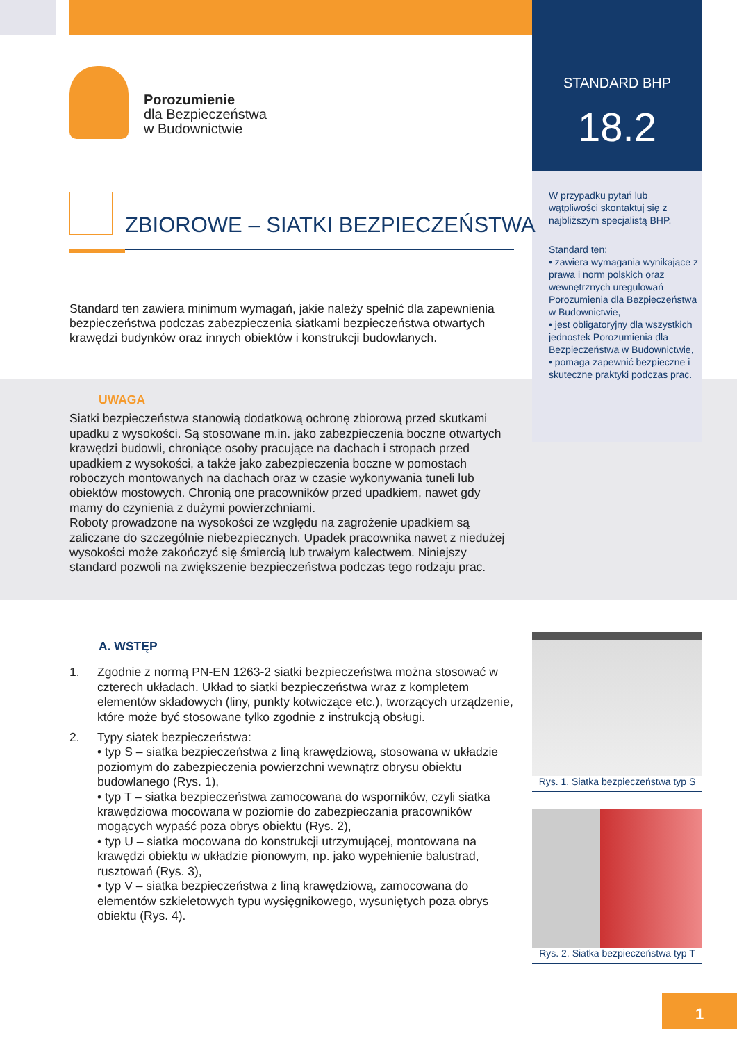STANDARD BHP
18.2
Porozumienie
dla Bezpieczeństwa
w Budownictwie
ZBIOROWE – SIATKI BEZPIECZEŃSTWA
Standard ten zawiera minimum wymagań, jakie należy spełnić dla zapewnienia bezpieczeństwa podczas zabezpieczenia siatkami bezpieczeństwa otwartych krawędzi budynków oraz innych obiektów i konstrukcji budowlanych.
W przypadku pytań lub wątpliwości skontaktuj się z najbliższym specjalistą BHP.
Standard ten:
• zawiera wymagania wynikające z prawa i norm polskich oraz wewnętrznych uregulowań Porozumienia dla Bezpieczeństwa w Budownictwie,
• jest obligatoryjny dla wszystkich jednostek Porozumienia dla Bezpieczeństwa w Budownictwie,
• pomaga zapewnić bezpieczne i skuteczne praktyki podczas prac.
UWAGA
Siatki bezpieczeństwa stanowią dodatkową ochronę zbiorową przed skutkami upadku z wysokości. Są stosowane m.in. jako zabezpieczenia boczne otwartych krawędzi budowli, chroniące osoby pracujące na dachach i stropach przed upadkiem z wysokości, a także jako zabezpieczenia boczne w pomostach roboczych montowanych na dachach oraz w czasie wykonywania tuneli lub obiektów mostowych. Chronią one pracowników przed upadkiem, nawet gdy mamy do czynienia z dużymi powierzchniami.
Roboty prowadzone na wysokości ze względu na zagrożenie upadkiem są zaliczane do szczególnie niebezpiecznych. Upadek pracownika nawet z niedużej wysokości może zakończyć się śmiercią lub trwałym kalectwem. Niniejszy standard pozwoli na zwiększenie bezpieczeństwa podczas tego rodzaju prac.
A. WSTĘP
1. Zgodnie z normą PN-EN 1263-2 siatki bezpieczeństwa można stosować w czterech układach. Układ to siatki bezpieczeństwa wraz z kompletem elementów składowych (liny, punkty kotwiczące etc.), tworzących urządzenie, które może być stosowane tylko zgodnie z instrukcją obsługi.
2. Typy siatek bezpieczeństwa:
• typ S – siatka bezpieczeństwa z liną krawędziową, stosowana w układzie poziomym do zabezpieczenia powierzchni wewnątrz obrysu obiektu budowlanego (Rys. 1),
• typ T – siatka bezpieczeństwa zamocowana do wsporników, czyli siatka krawędziowa mocowana w poziomie do zabezpieczania pracowników mogących wypaść poza obrys obiektu (Rys. 2),
• typ U – siatka mocowana do konstrukcji utrzymującej, montowana na krawędzi obiektu w układzie pionowym, np. jako wypełnienie balustrad, rusztowań (Rys. 3),
• typ V – siatka bezpieczeństwa z liną krawędziową, zamocowana do elementów szkieletowych typu wysięgnikowego, wysuniętych poza obrys obiektu (Rys. 4).
Rys. 1. Siatka bezpieczeństwa typ S
Rys. 2. Siatka bezpieczeństwa typ T
1